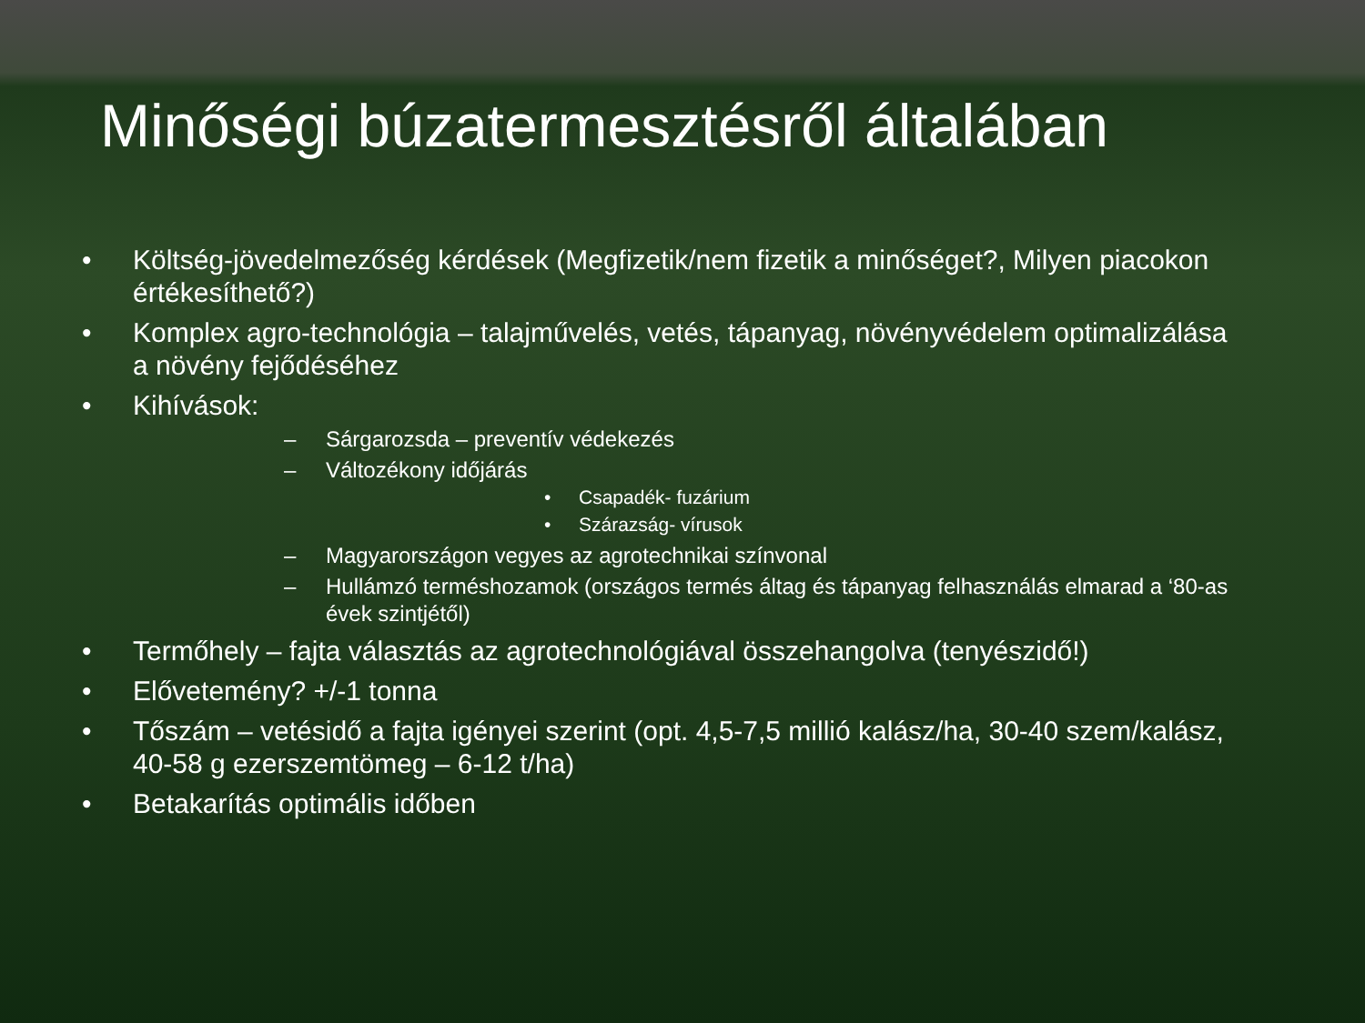Minőségi búzatermesztésről általában
• Költség-jövedelmezőség kérdések (Megfizetik/nem fizetik a minőséget?, Milyen piacokon értékesíthető?)
• Komplex agro-technológia – talajművelés, vetés, tápanyag, növényvédelem optimalizálása a növény fejődéséhez
• Kihívások:
– Sárgarozsda – preventív védekezés
– Változékony időjárás
• Csapadék- fuzárium
• Szárazság- vírusok
– Magyarországon vegyes az agrotechnikai színvonal
– Hullámzó terméshozamok (országos termés áltag és tápanyag felhasználás elmarad a ‘80-as évek szintjétől)
• Termőhely – fajta választás az agrotechnológiával összehangolva (tenyészidő!)
• Elővetemény? +/-1 tonna
• Tőszám – vetésidő a fajta igényei szerint (opt. 4,5-7,5 millió kalász/ha, 30-40 szem/kalász, 40-58 g ezerszemtömeg – 6-12 t/ha)
• Betakarítás optimális időben